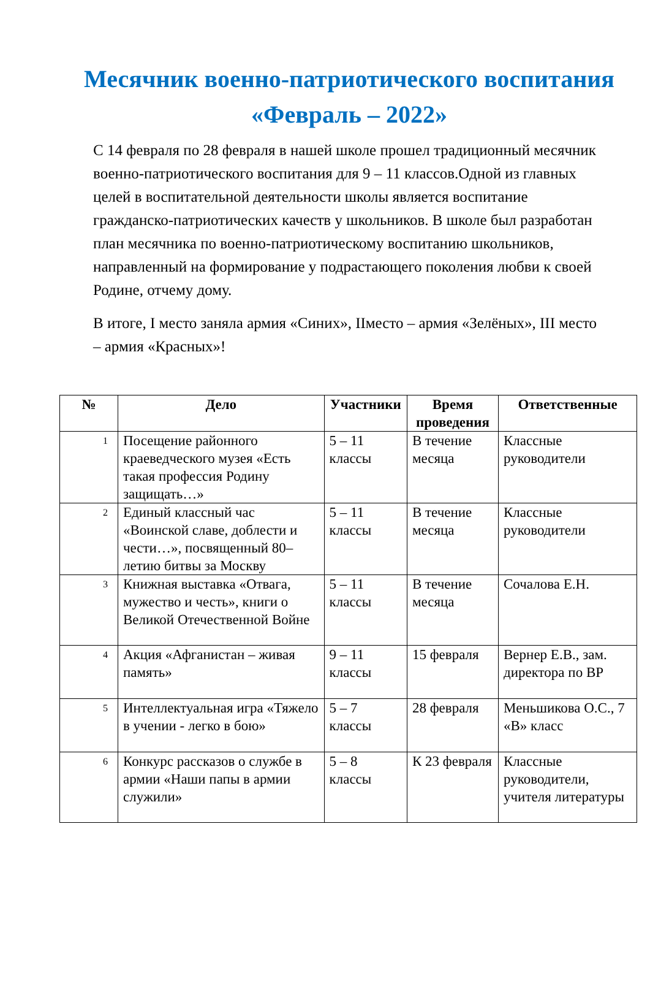Месячник военно-патриотического воспитания «Февраль – 2022»
С 14 февраля по 28 февраля в нашей школе прошел традиционный месячник военно-патриотического воспитания для 9 – 11 классов.Одной из главных целей в воспитательной деятельности школы является воспитание гражданско-патриотических качеств у школьников. В школе был разработан план месячника по военно-патриотическому воспитанию школьников, направленный на формирование у подрастающего поколения любви к своей Родине, отчему дому.
В итоге, I место заняла армия «Синих», IIместо – армия «Зелёных», III место – армия «Красных»!
| № | Дело | Участники | Время проведения | Ответственные |
| --- | --- | --- | --- | --- |
| 1 | Посещение районного краеведческого музея «Есть такая профессия Родину защищать…» | 5 – 11 классы | В течение месяца | Классные руководители |
| 2 | Единый классный час «Воинской славе, доблести и чести…», посвященный 80–летию битвы за Москву | 5 – 11 классы | В течение месяца | Классные руководители |
| 3 | Книжная выставка «Отвага, мужество и честь», книги о Великой Отечественной Войне | 5 – 11 классы | В течение месяца | Сочалова Е.Н. |
| 4 | Акция «Афганистан – живая память» | 9 – 11 классы | 15 февраля | Вернер Е.В., зам. директора по ВР |
| 5 | Интеллектуальная игра «Тяжело в учении - легко в бою» | 5 – 7 классы | 28 февраля | Меньшикова О.С., 7 «В» класс |
| 6 | Конкурс рассказов о службе в армии «Наши папы в армии служили» | 5 – 8 классы | К 23 февраля | Классные руководители, учителя литературы |